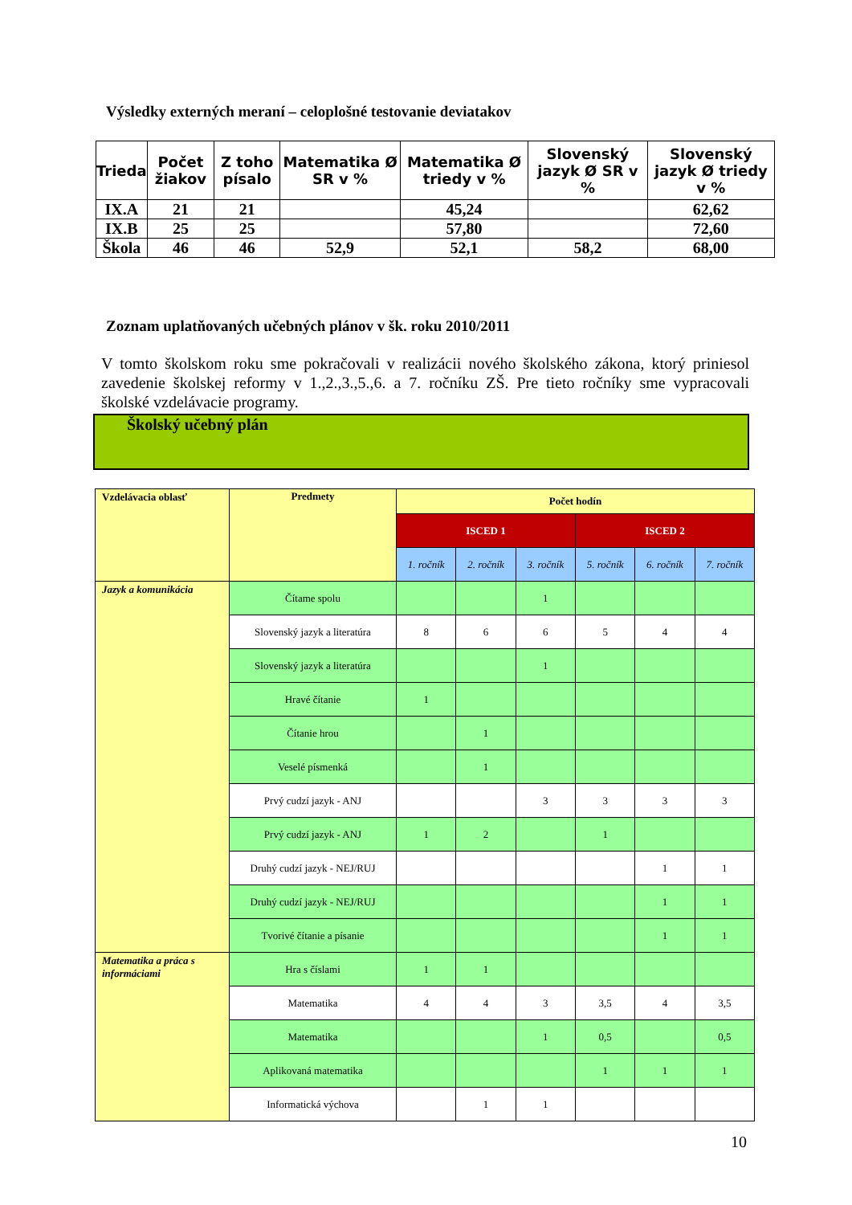Výsledky externých meraní – celoplošné testovanie deviatakov
| Trieda | Počet žiakov | Z toho písalo | Matematika Ø SR v % | Matematika Ø triedy v % | Slovenský jazyk Ø SR v % | Slovenský jazyk Ø triedy v % |
| --- | --- | --- | --- | --- | --- | --- |
| IX.A | 21 | 21 | | 45,24 | | 62,62 |
| IX.B | 25 | 25 | | 57,80 | | 72,60 |
| Škola | 46 | 46 | 52,9 | 52,1 | 58,2 | 68,00 |
Zoznam uplatňovaných učebných plánov v šk. roku 2010/2011
V tomto školskom roku sme pokračovali v realizácii nového školského zákona, ktorý priniesol zavedenie školskej reformy v 1.,2.,3.,5.,6. a 7. ročníku ZŠ. Pre tieto ročníky sme vypracovali školské vzdelávacie programy.
Školský učebný plán
| Vzdelávacia oblasť | Predmety | Počet hodín | | | | | |
| | | ISCED 1 | | | ISCED 2 | | |
| | | 1. ročník | 2. ročník | 3. ročník | 5. ročník | 6. ročník | 7. ročník |
| Jazyk a komunikácia | Čítame spolu | | | 1 | | | |
| | Slovenský jazyk a literatúra | 8 | 6 | 6 | 5 | 4 | 4 |
| | Slovenský jazyk a literatúra | | | 1 | | | |
| | Hravé čítanie | 1 | | | | | |
| | Čítanie hrou | | 1 | | | | |
| | Veselé písmenká | | 1 | | | | |
| | Prvý cudzí jazyk - ANJ | | | 3 | 3 | 3 | 3 |
| | Prvý cudzí jazyk - ANJ | 1 | 2 | | 1 | | |
| | Druhý cudzí jazyk - NEJ/RUJ | | | | | 1 | 1 |
| | Druhý cudzí jazyk - NEJ/RUJ | | | | | 1 | 1 |
| | Tvorivé čítanie a písanie | | | | | 1 | 1 |
| Matematika a práca s informáciami | Hra s číslami | 1 | 1 | | | | |
| | Matematika | 4 | 4 | 3 | 3,5 | 4 | 3,5 |
| | Matematika | | | 1 | 0,5 | | 0,5 |
| | Aplikovaná matematika | | | | 1 | 1 | 1 |
| | Informatická výchova | | 1 | 1 | | | |
10